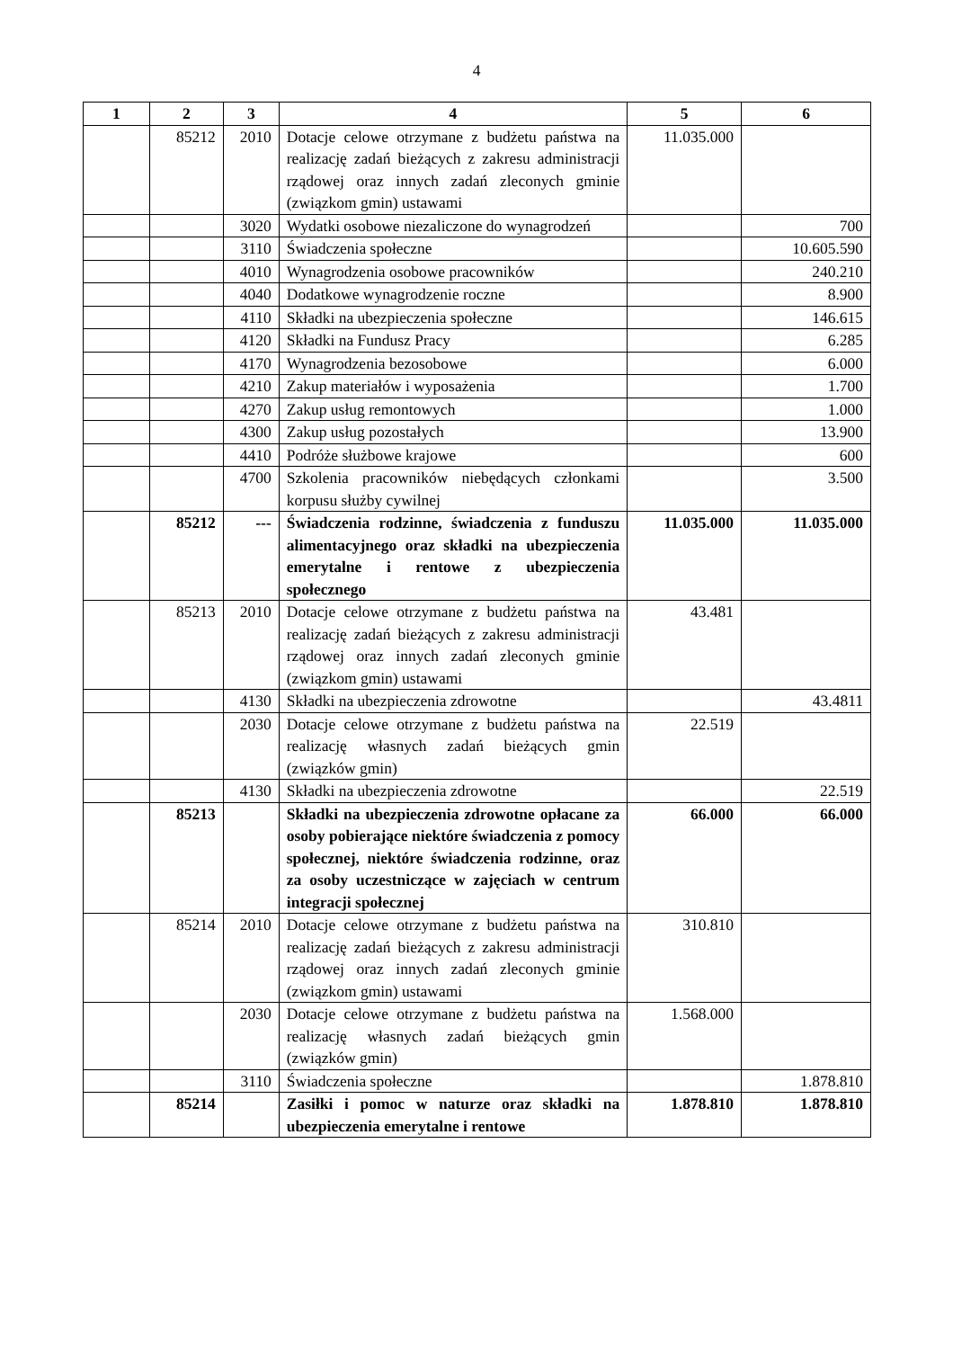4
| 1 | 2 | 3 | 4 | 5 | 6 |
| --- | --- | --- | --- | --- | --- |
| | 85212 | 2010 | Dotacje celowe otrzymane z budżetu państwa na realizację zadań bieżących z zakresu administracji rządowej oraz innych zadań zleconych gminie (związkom gmin) ustawami | 11.035.000 | |
| | | 3020 | Wydatki osobowe niezaliczone do wynagrodzeń | | 700 |
| | | 3110 | Świadczenia społeczne | | 10.605.590 |
| | | 4010 | Wynagrodzenia osobowe pracowników | | 240.210 |
| | | 4040 | Dodatkowe wynagrodzenie roczne | | 8.900 |
| | | 4110 | Składki na ubezpieczenia społeczne | | 146.615 |
| | | 4120 | Składki na Fundusz Pracy | | 6.285 |
| | | 4170 | Wynagrodzenia bezosobowe | | 6.000 |
| | | 4210 | Zakup materiałów i wyposażenia | | 1.700 |
| | | 4270 | Zakup usług remontowych | | 1.000 |
| | | 4300 | Zakup usług pozostałych | | 13.900 |
| | | 4410 | Podróże służbowe krajowe | | 600 |
| | | 4700 | Szkolenia pracowników niebędących członkami korpusu służby cywilnej | | 3.500 |
| | 85212 | --- | Świadczenia rodzinne, świadczenia z funduszu alimentacyjnego oraz składki na ubezpieczenia emerytalne i rentowe z ubezpieczenia społecznego | 11.035.000 | 11.035.000 |
| | 85213 | 2010 | Dotacje celowe otrzymane z budżetu państwa na realizację zadań bieżących z zakresu administracji rządowej oraz innych zadań zleconych gminie (związkom gmin) ustawami | 43.481 | |
| | | 4130 | Składki na ubezpieczenia zdrowotne | | 43.4811 |
| | | 2030 | Dotacje celowe otrzymane z budżetu państwa na realizację własnych zadań bieżących gmin (związków gmin) | 22.519 | |
| | | 4130 | Składki na ubezpieczenia zdrowotne | | 22.519 |
| | 85213 | | Składki na ubezpieczenia zdrowotne opłacane za osoby pobierające niektóre świadczenia z pomocy społecznej, niektóre świadczenia rodzinne, oraz za osoby uczestniczące w zajęciach w centrum integracji społecznej | 66.000 | 66.000 |
| | 85214 | 2010 | Dotacje celowe otrzymane z budżetu państwa na realizację zadań bieżących z zakresu administracji rządowej oraz innych zadań zleconych gminie (związkom gmin) ustawami | 310.810 | |
| | | 2030 | Dotacje celowe otrzymane z budżetu państwa na realizację własnych zadań bieżących gmin (związków gmin) | 1.568.000 | |
| | | 3110 | Świadczenia społeczne | | 1.878.810 |
| | 85214 | | Zasiłki i pomoc w naturze oraz składki na ubezpieczenia emerytalne i rentowe | 1.878.810 | 1.878.810 |